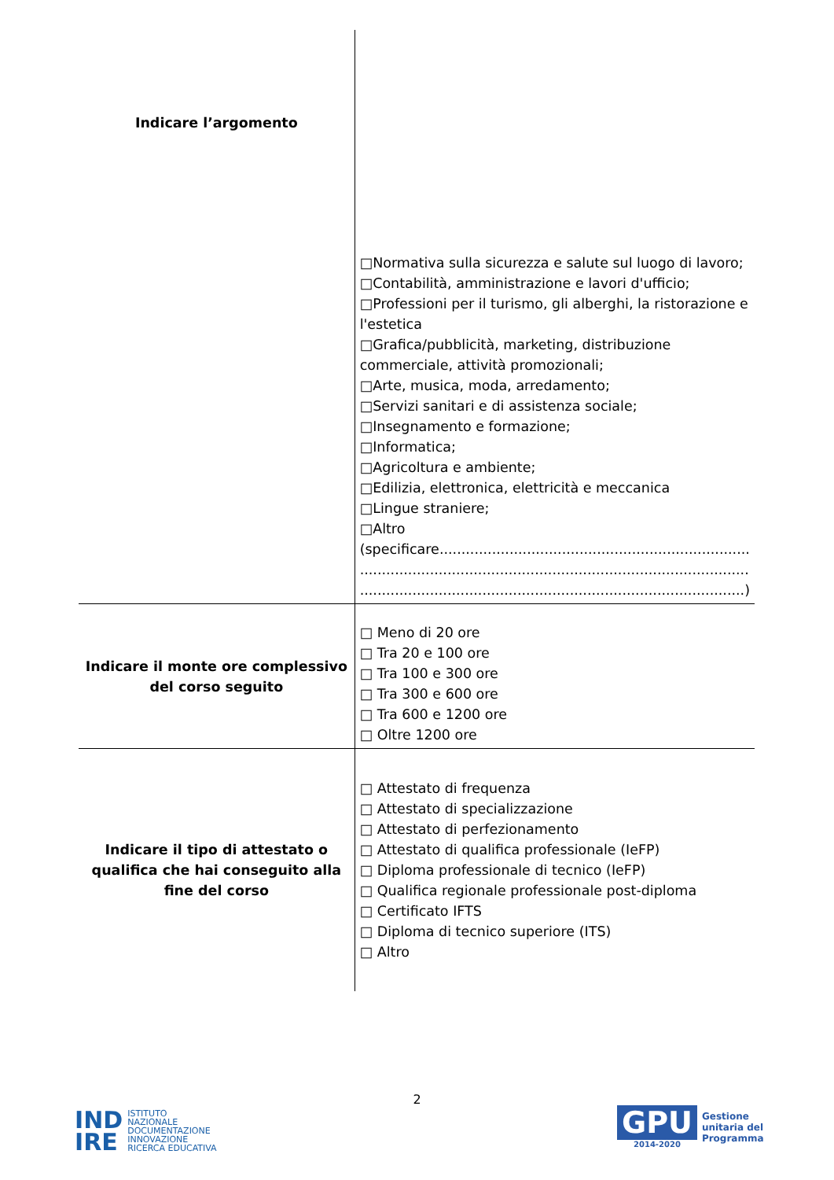| Indicare l’argomento | □Normativa sulla sicurezza e salute sul luogo di lavoro; □Contabilità, amministrazione e lavori d'ufficio; □Professioni per il turismo, gli alberghi, la ristorazione e l'estetica □Grafica/pubblicità, marketing, distribuzione commerciale, attività promozionali; □Arte, musica, moda, arredamento; □Servizi sanitari e di assistenza sociale; □Insegnamento e formazione; □Informatica; □Agricoltura e ambiente; □Edilizia, elettronica, elettricità e meccanica □Lingue straniere; □Altro (specificare....................................................................... ......................................................................................... ........................................................................................) |
| Indicare il monte ore complessivo del corso seguito | □ Meno di 20 ore □ Tra 20 e 100 ore □ Tra 100 e 300 ore □ Tra 300 e 600 ore □ Tra 600 e 1200 ore □ Oltre 1200 ore |
| Indicare il tipo di attestato o qualifica che hai conseguito alla fine del corso | □ Attestato di frequenza □ Attestato di specializzazione □ Attestato di perfezionamento □ Attestato di qualifica professionale (IeFP) □ Diploma professionale di tecnico (IeFP) □ Qualifica regionale professionale post-diploma □ Certificato IFTS □ Diploma di tecnico superiore (ITS) □ Altro |
2
IND
IRE
ISTITUTO
NAZIONALE
DOCUMENTAZIONE
INNOVAZIONE
RICERCA EDUCATIVA
GPU
2014-2020
Gestione
unitaria del
Programma